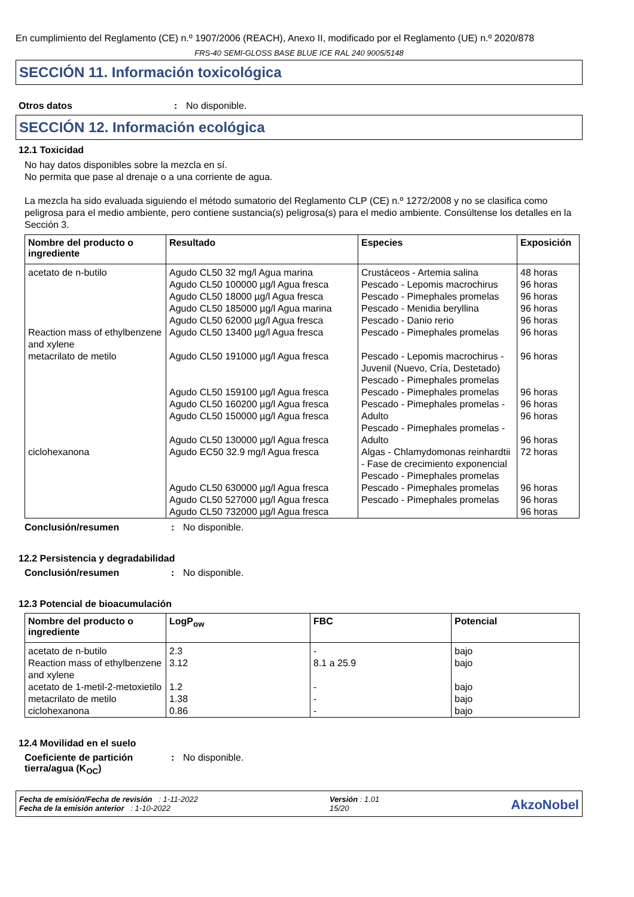En cumplimiento del Reglamento (CE) n.º 1907/2006 (REACH), Anexo II, modificado por el Reglamento (UE) n.º 2020/878
FRS-40 SEMI-GLOSS BASE BLUE ICE RAL 240 9005/5148
SECCIÓN 11. Información toxicológica
Otros datos: No disponible.
SECCIÓN 12. Información ecológica
12.1 Toxicidad
No hay datos disponibles sobre la mezcla en sí.
No permita que pase al drenaje o a una corriente de agua.
La mezcla ha sido evaluada siguiendo el método sumatorio del Reglamento CLP (CE) n.º 1272/2008 y no se clasifica como peligrosa para el medio ambiente, pero contiene sustancia(s) peligrosa(s) para el medio ambiente. Consúltense los detalles en la Sección 3.
| Nombre del producto o ingrediente | Resultado | Especies | Exposición |
| --- | --- | --- | --- |
| acetato de n-butilo | Agudo CL50 32 mg/l Agua marina Agudo CL50 100000 µg/l Agua fresca Agudo CL50 18000 µg/l Agua fresca Agudo CL50 185000 µg/l Agua marina Agudo CL50 62000 µg/l Agua fresca | Crustáceos - Artemia salina Pescado - Lepomis macrochirus Pescado - Pimephales promelas Pescado - Menidia beryllina Pescado - Danio rerio | 48 horas 96 horas 96 horas 96 horas 96 horas |
| Reaction mass of ethylbenzene and xylene | Agudo CL50 13400 µg/l Agua fresca | Pescado - Pimephales promelas | 96 horas |
| metacrilato de metilo | Agudo CL50 191000 µg/l Agua fresca Agudo CL50 159100 µg/l Agua fresca Agudo CL50 160200 µg/l Agua fresca Agudo CL50 150000 µg/l Agua fresca Agudo CL50 130000 µg/l Agua fresca | Pescado - Lepomis macrochirus - Juvenil (Nuevo, Cría, Destetado) Pescado - Pimephales promelas Pescado - Pimephales promelas Pescado - Pimephales promelas - Adulto Pescado - Pimephales promelas - Adulto | 96 horas 96 horas 96 horas 96 horas 96 horas |
| ciclohexanona | Agudo EC50 32.9 mg/l Agua fresca Agudo CL50 630000 µg/l Agua fresca Agudo CL50 527000 µg/l Agua fresca Agudo CL50 732000 µg/l Agua fresca | Algas - Chlamydomonas reinhardtii - Fase de crecimiento exponencial Pescado - Pimephales promelas Pescado - Pimephales promelas Pescado - Pimephales promelas | 72 horas 96 horas 96 horas 96 horas |
Conclusión/resumen: No disponible.
12.2 Persistencia y degradabilidad
Conclusión/resumen: No disponible.
12.3 Potencial de bioacumulación
| Nombre del producto o ingrediente | LogP<sub>ow</sub> | FBC | Potencial |
| --- | --- | --- | --- |
| acetato de n-butilo | 2.3 | - | bajo |
| Reaction mass of ethylbenzene and xylene | 3.12 | 8.1 a 25.9 | bajo |
| acetato de 1-metil-2-metoxietilo | 1.2 | - | bajo |
| metacrilato de metilo | 1.38 | - | bajo |
| ciclohexanona | 0.86 | - | bajo |
12.4 Movilidad en el suelo
Coeficiente de partición tierra/agua (K<sub>OC</sub>): No disponible.
Fecha de emisión/Fecha de revisión : 1-11-2022
Fecha de la emisión anterior : 1-10-2022
Versión : 1.01
15/20
AkzoNobel